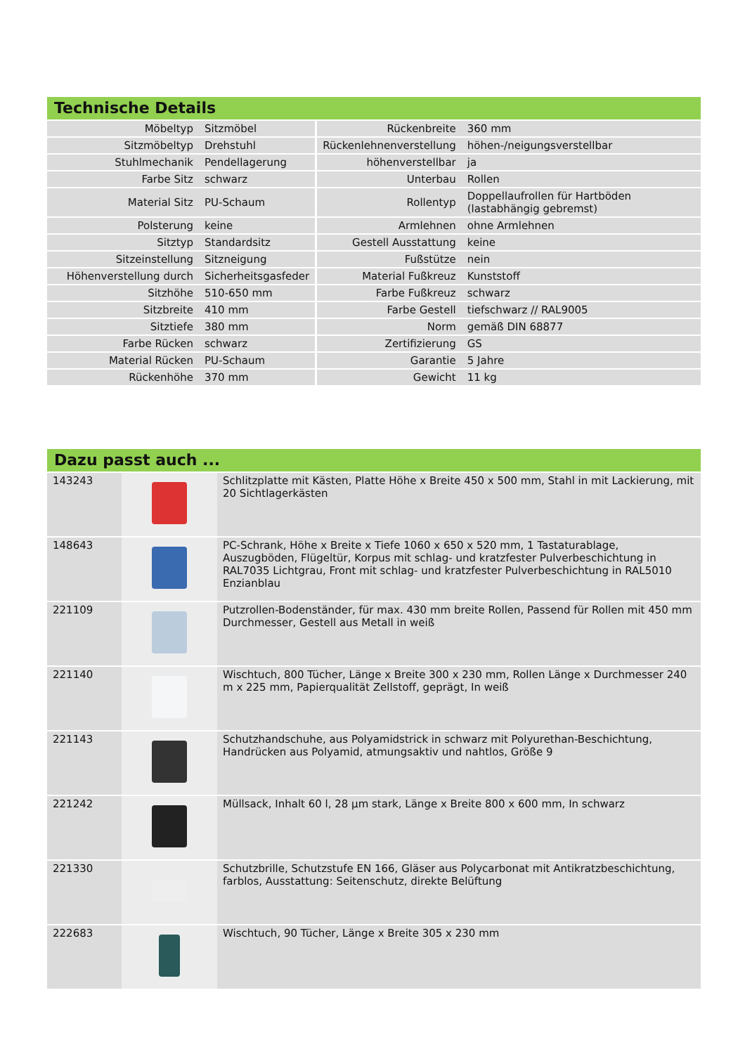Technische Details
| Möbeltyp | Sitzmöbel | Rückenbreite | 360 mm |
| Sitzmöbeltyp | Drehstuhl | Rückenlehnenverstellung | höhen-/neigungsverstellbar |
| Stuhlmechanik | Pendellagerung | höhenverstellbar | ja |
| Farbe Sitz | schwarz | Unterbau | Rollen |
| Material Sitz | PU-Schaum | Rollentyp | Doppellaufrollen für Hartböden (lastabhängig gebremst) |
| Polsterung | keine | Armlehnen | ohne Armlehnen |
| Sitztyp | Standardsitz | Gestell Ausstattung | keine |
| Sitzeinstellung | Sitzneigung | Fußstütze | nein |
| Höhenverstellung durch | Sicherheitsgasfeder | Material Fußkreuz | Kunststoff |
| Sitzhöhe | 510-650 mm | Farbe Fußkreuz | schwarz |
| Sitzbreite | 410 mm | Farbe Gestell | tiefschwarz // RAL9005 |
| Sitztiefe | 380 mm | Norm | gemäß DIN 68877 |
| Farbe Rücken | schwarz | Zertifizierung | GS |
| Material Rücken | PU-Schaum | Garantie | 5 Jahre |
| Rückenhöhe | 370 mm | Gewicht | 11 kg |
Dazu passt auch ...
| 143243 | | Schlitzplatte mit Kästen, Platte Höhe x Breite 450 x 500 mm, Stahl in mit Lackierung, mit 20 Sichtlagerkästen |
| 148643 | | PC-Schrank, Höhe x Breite x Tiefe 1060 x 650 x 520 mm, 1 Tastaturablage, Auszugböden, Flügeltür, Korpus mit schlag- und kratzfester Pulverbeschichtung in RAL7035 Lichtgrau, Front mit schlag- und kratzfester Pulverbeschichtung in RAL5010 Enzianblau |
| 221109 | | Putzrollen-Bodenständer, für max. 430 mm breite Rollen, Passend für Rollen mit 450 mm Durchmesser, Gestell aus Metall in weiß |
| 221140 | | Wischtuch, 800 Tücher, Länge x Breite 300 x 230 mm, Rollen Länge x Durchmesser 240 m x 225 mm, Papierqualität Zellstoff, geprägt, In weiß |
| 221143 | | Schutzhandschuhe, aus Polyamidstrick in schwarz mit Polyurethan-Beschichtung, Handrücken aus Polyamid, atmungsaktiv und nahtlos, Größe 9 |
| 221242 | | Müllsack, Inhalt 60 l, 28 µm stark, Länge x Breite 800 x 600 mm, In schwarz |
| 221330 | | Schutzbrille, Schutzstufe EN 166, Gläser aus Polycarbonat mit Antikratzbeschichtung, farblos, Ausstattung: Seitenschutz, direkte Belüftung |
| 222683 | | Wischtuch, 90 Tücher, Länge x Breite 305 x 230 mm |